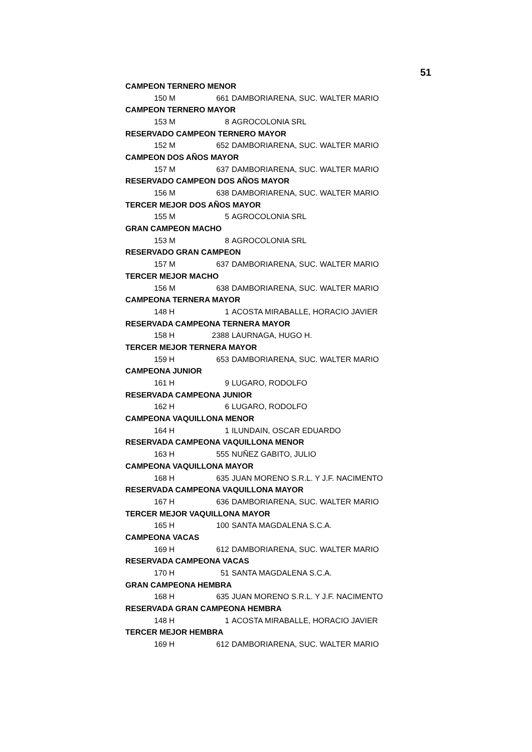51
| CAMPEON TERNERO MENOR | | | |
| 150 | M | 661 | DAMBORIARENA, SUC. WALTER MARIO |
| CAMPEON TERNERO MAYOR | | | |
| 153 | M | 8 | AGROCOLONIA SRL |
| RESERVADO CAMPEON TERNERO MAYOR | | | |
| 152 | M | 652 | DAMBORIARENA, SUC. WALTER MARIO |
| CAMPEON DOS AÑOS MAYOR | | | |
| 157 | M | 637 | DAMBORIARENA, SUC. WALTER MARIO |
| RESERVADO CAMPEON DOS AÑOS MAYOR | | | |
| 156 | M | 638 | DAMBORIARENA, SUC. WALTER MARIO |
| TERCER MEJOR DOS AÑOS MAYOR | | | |
| 155 | M | 5 | AGROCOLONIA SRL |
| GRAN CAMPEON MACHO | | | |
| 153 | M | 8 | AGROCOLONIA SRL |
| RESERVADO GRAN CAMPEON | | | |
| 157 | M | 637 | DAMBORIARENA, SUC. WALTER MARIO |
| TERCER MEJOR MACHO | | | |
| 156 | M | 638 | DAMBORIARENA, SUC. WALTER MARIO |
| CAMPEONA TERNERA MAYOR | | | |
| 148 | H | 1 | ACOSTA MIRABALLE, HORACIO JAVIER |
| RESERVADA CAMPEONA TERNERA MAYOR | | | |
| 158 | H | 2388 | LAURNAGA, HUGO H. |
| TERCER MEJOR TERNERA MAYOR | | | |
| 159 | H | 653 | DAMBORIARENA, SUC. WALTER MARIO |
| CAMPEONA JUNIOR | | | |
| 161 | H | 9 | LUGARO, RODOLFO |
| RESERVADA CAMPEONA JUNIOR | | | |
| 162 | H | 6 | LUGARO, RODOLFO |
| CAMPEONA VAQUILLONA MENOR | | | |
| 164 | H | 1 | ILUNDAIN, OSCAR EDUARDO |
| RESERVADA CAMPEONA VAQUILLONA MENOR | | | |
| 163 | H | 555 | NUÑEZ GABITO, JULIO |
| CAMPEONA VAQUILLONA MAYOR | | | |
| 168 | H | 635 | JUAN MORENO S.R.L. Y J.F. NACIMENTO |
| RESERVADA CAMPEONA VAQUILLONA MAYOR | | | |
| 167 | H | 636 | DAMBORIARENA, SUC. WALTER MARIO |
| TERCER MEJOR VAQUILLONA MAYOR | | | |
| 165 | H | 100 | SANTA MAGDALENA S.C.A. |
| CAMPEONA VACAS | | | |
| 169 | H | 612 | DAMBORIARENA, SUC. WALTER MARIO |
| RESERVADA CAMPEONA VACAS | | | |
| 170 | H | 51 | SANTA MAGDALENA S.C.A. |
| GRAN CAMPEONA HEMBRA | | | |
| 168 | H | 635 | JUAN MORENO S.R.L. Y J.F. NACIMENTO |
| RESERVADA GRAN CAMPEONA HEMBRA | | | |
| 148 | H | 1 | ACOSTA MIRABALLE, HORACIO JAVIER |
| TERCER MEJOR HEMBRA | | | |
| 169 | H | 612 | DAMBORIARENA, SUC. WALTER MARIO |